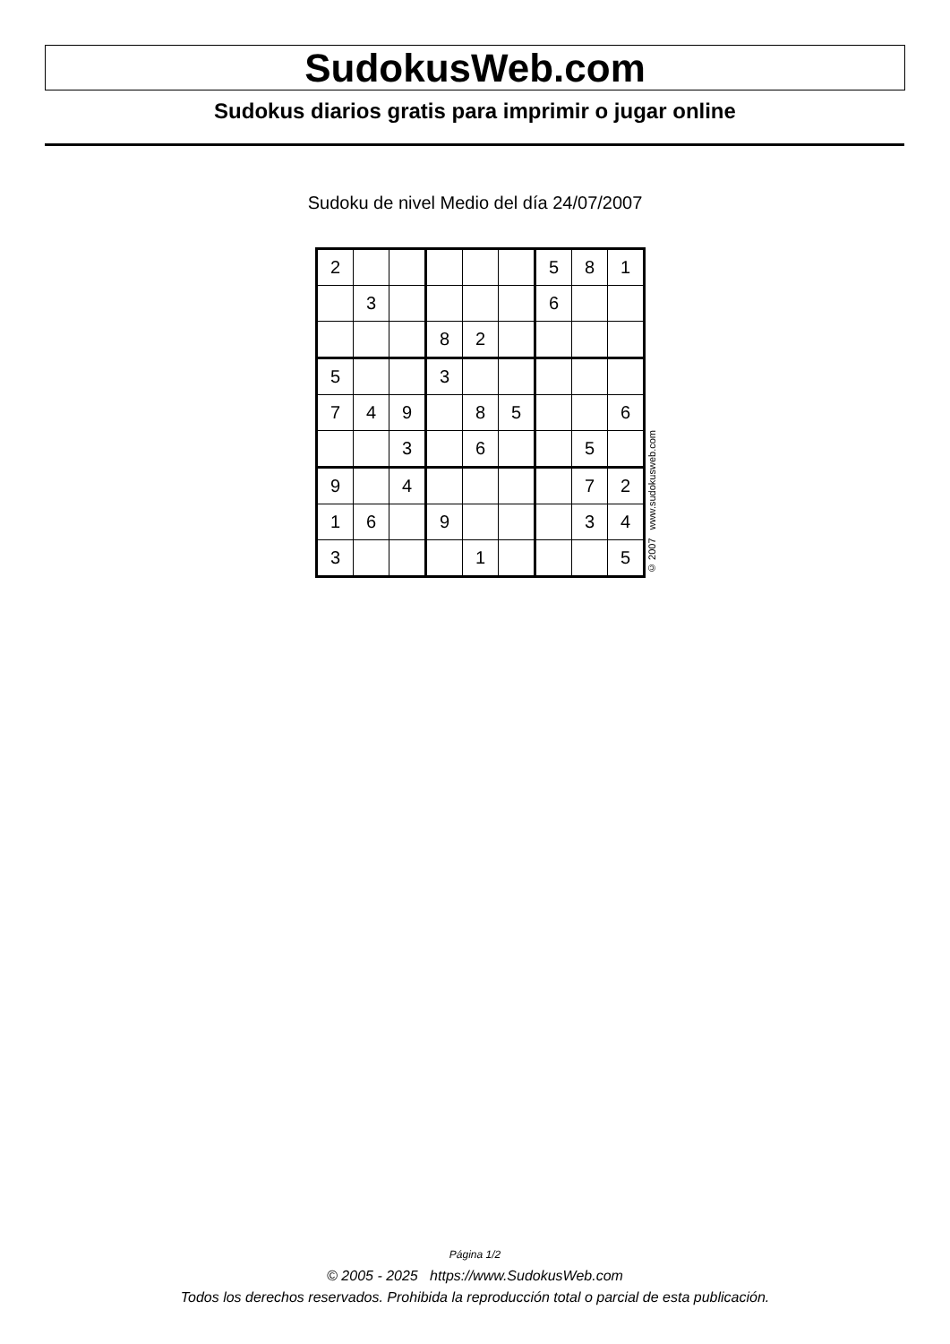SudokusWeb.com
Sudokus diarios gratis para imprimir o jugar online
Sudoku de nivel Medio del día 24/07/2007
| 2 | | | | | | 5 | 8 | 1 |
| | 3 | | | | | 6 | | |
| | | | 8 | 2 | | | | |
| 5 | | | 3 | | | | | |
| 7 | 4 | 9 | | 8 | 5 | | | 6 |
| | | 3 | | 6 | | | 5 | |
| 9 | | 4 | | | | | 7 | 2 |
| 1 | 6 | | 9 | | | | 3 | 4 |
| 3 | | | | 1 | | | | 5 |
© 2007 www.sudokusweb.com
Página 1/2
© 2005 - 2025 https://www.SudokusWeb.com
Todos los derechos reservados. Prohibida la reproducción total o parcial de esta publicación.